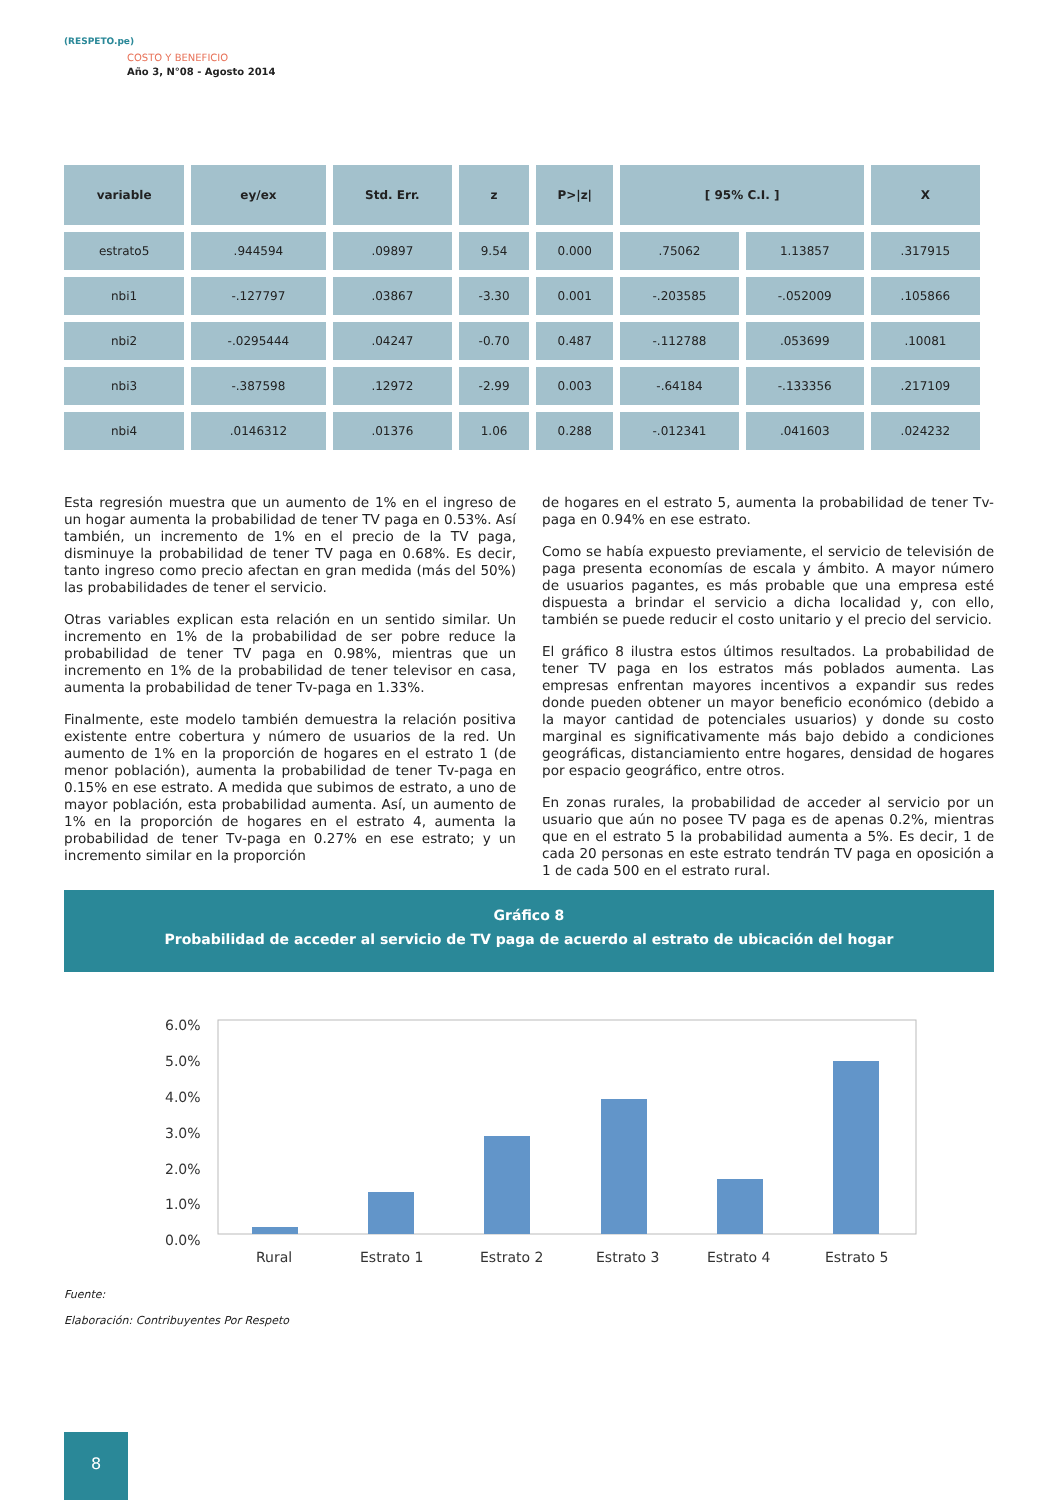(RESPETO.pe)
COSTO Y BENEFICIO
Año 3, N°08 - Agosto 2014
| variable | ey/ex | Std. Err. | z | P>/z/ | [ 95% C.I. ] | | X |
| --- | --- | --- | --- | --- | --- | --- | --- |
| estrato5 | .944594 | .09897 | 9.54 | 0.000 | .75062 | 1.13857 | .317915 |
| nbi1 | -.127797 | .03867 | -3.30 | 0.001 | -.203585 | -.052009 | .105866 |
| nbi2 | -.0295444 | .04247 | -0.70 | 0.487 | -.112788 | .053699 | .10081 |
| nbi3 | -.387598 | .12972 | -2.99 | 0.003 | -.64184 | -.133356 | .217109 |
| nbi4 | .0146312 | .01376 | 1.06 | 0.288 | -.012341 | .041603 | .024232 |
Esta regresión muestra que un aumento de 1% en el ingreso de un hogar aumenta la probabilidad de tener TV paga en 0.53%. Así también, un incremento de 1% en el precio de la TV paga, disminuye la probabilidad de tener TV paga en 0.68%. Es decir, tanto ingreso como precio afectan en gran medida (más del 50%) las probabilidades de tener el servicio.
Otras variables explican esta relación en un sentido similar. Un incremento en 1% de la probabilidad de ser pobre reduce la probabilidad de tener TV paga en 0.98%, mientras que un incremento en 1% de la probabilidad de tener televisor en casa, aumenta la probabilidad de tener Tv-paga en 1.33%.
Finalmente, este modelo también demuestra la relación positiva existente entre cobertura y número de usuarios de la red. Un aumento de 1% en la proporción de hogares en el estrato 1 (de menor población), aumenta la probabilidad de tener Tv-paga en 0.15% en ese estrato. A medida que subimos de estrato, a uno de mayor población, esta probabilidad aumenta. Así, un aumento de 1% en la proporción de hogares en el estrato 4, aumenta la probabilidad de tener Tv-paga en 0.27% en ese estrato; y un incremento similar en la proporción
de hogares en el estrato 5, aumenta la probabilidad de tener Tv-paga en 0.94% en ese estrato.
Como se había expuesto previamente, el servicio de televisión de paga presenta economías de escala y ámbito. A mayor número de usuarios pagantes, es más probable que una empresa esté dispuesta a brindar el servicio a dicha localidad y, con ello, también se puede reducir el costo unitario y el precio del servicio.
El gráfico 8 ilustra estos últimos resultados. La probabilidad de tener TV paga en los estratos más poblados aumenta. Las empresas enfrentan mayores incentivos a expandir sus redes donde pueden obtener un mayor beneficio económico (debido a la mayor cantidad de potenciales usuarios) y donde su costo marginal es significativamente más bajo debido a condiciones geográficas, distanciamiento entre hogares, densidad de hogares por espacio geográfico, entre otros.
En zonas rurales, la probabilidad de acceder al servicio por un usuario que aún no posee TV paga es de apenas 0.2%, mientras que en el estrato 5 la probabilidad aumenta a 5%. Es decir, 1 de cada 20 personas en este estrato tendrán TV paga en oposición a 1 de cada 500 en el estrato rural.
Gráfico 8
Probabilidad de acceder al servicio de TV paga de acuerdo al estrato de ubicación del hogar
6.0%
5.0%
4.0%
3.0%
2.0%
1.0%
0.0%
Rural
Estrato 1
Estrato 2
Estrato 3
Estrato 4
Estrato 5
Fuente:
Elaboración: Contribuyentes Por Respeto
8